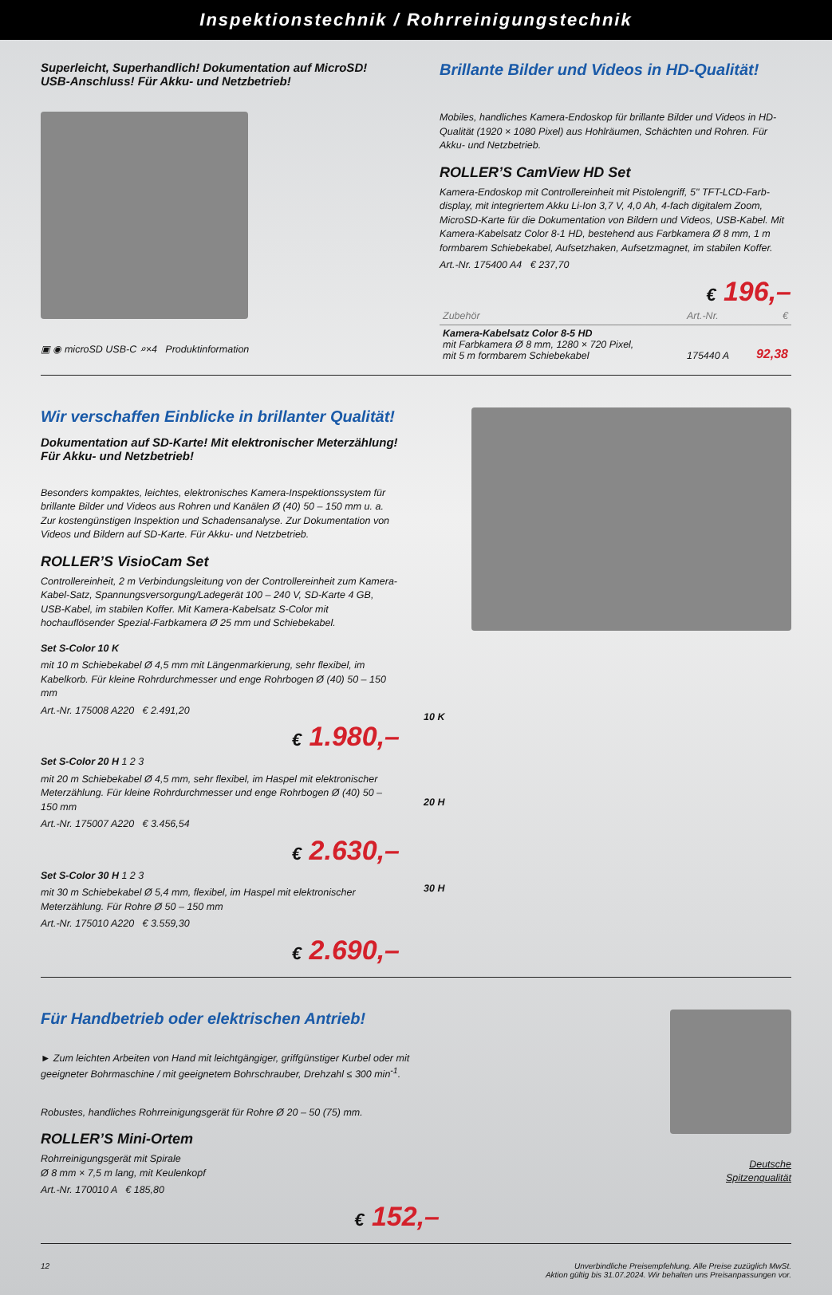Inspektionstechnik / Rohrreinigungstechnik
Superleicht, Superhandlich! Dokumentation auf MicroSD!
USB-Anschluss! Für Akku- und Netzbetrieb!
▣ ◉ microSD USB-C ⌕×4 Produktinformation
Brillante Bilder und Videos in HD-Qualität!
Mobiles, handliches Kamera-Endoskop für brillante Bilder und Videos in HD-Qualität (1920 × 1080 Pixel) aus Hohlräumen, Schächten und Rohren. Für Akku- und Netzbetrieb.
ROLLER’S CamView HD Set
Kamera-Endoskop mit Controllereinheit mit Pistolengriff, 5" TFT-LCD-Farb-display, mit integriertem Akku Li-Ion 3,7 V, 4,0 Ah, 4-fach digitalem Zoom, MicroSD-Karte für die Dokumentation von Bildern und Videos, USB-Kabel. Mit Kamera-Kabelsatz Color 8-1 HD, bestehend aus Farbkamera Ø 8 mm, 1 m formbarem Schiebekabel, Aufsetzhaken, Aufsetzmagnet, im stabilen Koffer.
Art.-Nr. 175400 A4 € 237,70
€ 196,–
| Zubehör | Art.-Nr. | € |
| --- | --- | --- |
| Kamera-Kabelsatz Color 8-5 HD mit Farbkamera Ø 8 mm, 1280 × 720 Pixel, mit 5 m formbarem Schiebekabel | 175440 A | 92,38 |
Wir verschaffen Einblicke in brillanter Qualität!
Dokumentation auf SD-Karte! Mit elektronischer Meterzählung! Für Akku- und Netzbetrieb!
Besonders kompaktes, leichtes, elektronisches Kamera-Inspektionssystem für brillante Bilder und Videos aus Rohren und Kanälen Ø (40) 50 – 150 mm u. a. Zur kostengünstigen Inspektion und Schadensanalyse. Zur Dokumentation von Videos und Bildern auf SD-Karte. Für Akku- und Netzbetrieb.
ROLLER’S VisioCam Set
Controllereinheit, 2 m Verbindungsleitung von der Controllereinheit zum Kamera-Kabel-Satz, Spannungsversorgung/Ladegerät 100 – 240 V, SD-Karte 4 GB, USB-Kabel, im stabilen Koffer. Mit Kamera-Kabelsatz S-Color mit hochauflösender Spezial-Farbkamera Ø 25 mm und Schiebekabel.
Set S-Color 10 K
mit 10 m Schiebekabel Ø 4,5 mm mit Längenmarkierung, sehr flexibel, im Kabelkorb. Für kleine Rohrdurchmesser und enge Rohrbogen Ø (40) 50 – 150 mm
Art.-Nr. 175008 A220 € 2.491,20
€ 1.980,–
Set S-Color 20 H 1 2 3
mit 20 m Schiebekabel Ø 4,5 mm, sehr flexibel, im Haspel mit elektronischer Meterzählung. Für kleine Rohrdurchmesser und enge Rohrbogen Ø (40) 50 – 150 mm
Art.-Nr. 175007 A220 € 3.456,54
€ 2.630,–
Set S-Color 30 H 1 2 3
mit 30 m Schiebekabel Ø 5,4 mm, flexibel, im Haspel mit elektronischer Meterzählung. Für Rohre Ø 50 – 150 mm
Art.-Nr. 175010 A220 € 3.559,30
€ 2.690,–
10 K
20 H
30 H
Für Handbetrieb oder elektrischen Antrieb!
► Zum leichten Arbeiten von Hand mit leichtgängiger, griffgünstiger Kurbel oder mit geeigneter Bohrmaschine / mit geeignetem Bohrschrauber, Drehzahl ≤ 300 min<sup>-1</sup>.
Robustes, handliches Rohrreinigungsgerät für Rohre Ø 20 – 50 (75) mm.
ROLLER’S Mini-Ortem
Rohrreinigungsgerät mit Spirale
Ø 8 mm × 7,5 m lang, mit Keulenkopf
Art.-Nr. 170010 A € 185,80
€ 152,–
Deutsche
Spitzenqualität
12 Unverbindliche Preisempfehlung. Alle Preise zuzüglich MwSt.
Aktion gültig bis 31.07.2024. Wir behalten uns Preisanpassungen vor.